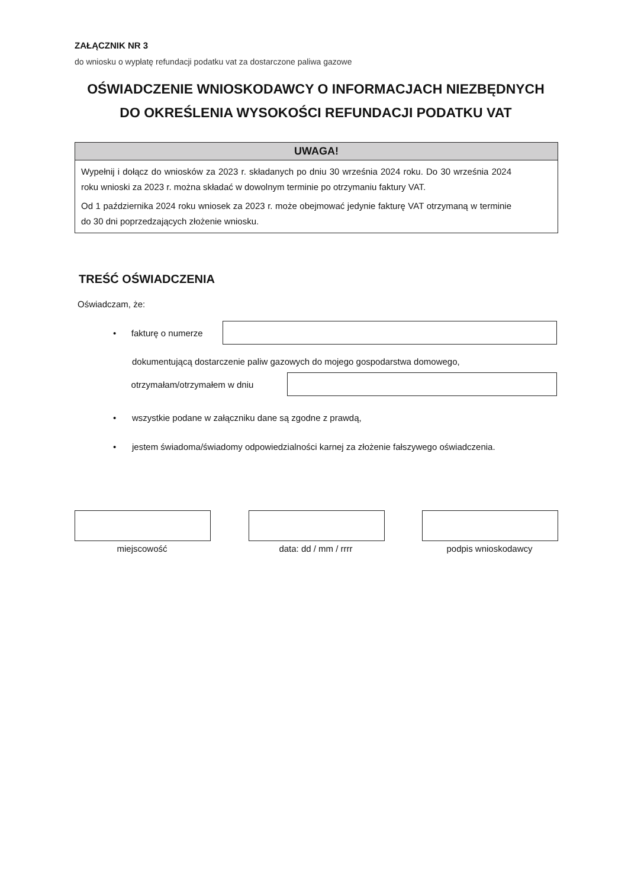ZAŁĄCZNIK NR 3
do wniosku o wypłatę refundacji podatku vat za dostarczone paliwa gazowe
OŚWIADCZENIE WNIOSKODAWCY O INFORMACJACH NIEZBĘDNYCH
DO OKREŚLENIA WYSOKOŚCI REFUNDACJI PODATKU VAT
UWAGA!
Wypełnij i dołącz do wniosków za 2023 r. składanych po dniu 30 września 2024 roku. Do 30 września 2024 roku wnioski za 2023 r. można składać w dowolnym terminie po otrzymaniu faktury VAT.
Od 1 października 2024 roku wniosek za 2023 r. może obejmować jedynie fakturę VAT otrzymaną w terminie do 30 dni poprzedzających złożenie wniosku.
TREŚĆ OŚWIADCZENIA
Oświadczam, że:
• fakturę o numerze
dokumentującą dostarczenie paliw gazowych do mojego gospodarstwa domowego,
otrzymałam/otrzymałem w dniu
• wszystkie podane w załączniku dane są zgodne z prawdą,
• jestem świadoma/świadomy odpowiedzialności karnej za złożenie fałszywego oświadczenia.
miejscowość data: dd / mm / rrrr podpis wnioskodawcy